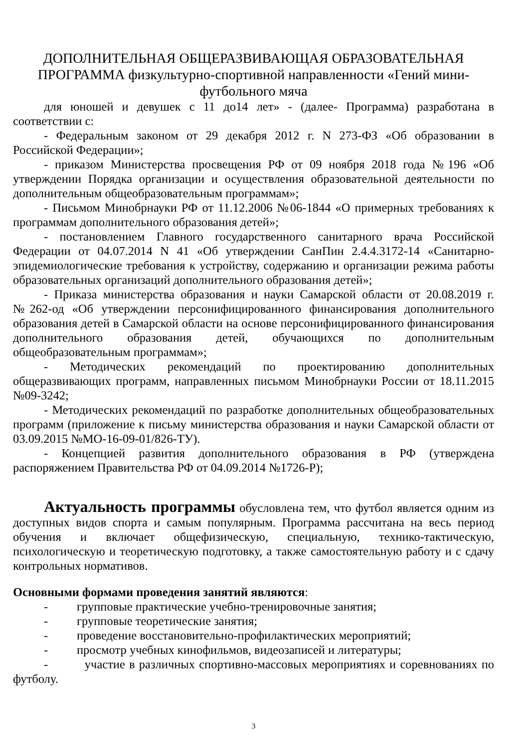ДОПОЛНИТЕЛЬНАЯ ОБЩЕРАЗВИВАЮЩАЯ ОБРАЗОВАТЕЛЬНАЯ ПРОГРАММА физкультурно-спортивной направленности «Гений мини-футбольного мяча
для юношей и девушек с 11 до14 лет» - (далее- Программа) разработана в соответствии с:
- Федеральным законом от 29 декабря 2012 г. N 273-ФЗ «Об образовании в Российской Федерации»;
- приказом Министерства просвещения РФ от 09 ноября 2018 года №196 «Об утверждении Порядка организации и осуществления образовательной деятельности по дополнительным общеобразовательным программам»;
- Письмом Минобрнауки РФ от 11.12.2006 №06-1844 «О примерных требованиях к программам дополнительного образования детей»;
- постановлением Главного государственного санитарного врача Российской Федерации от 04.07.2014 N 41 «Об утверждении СанПин 2.4.4.3172-14 «Санитарно-эпидемиологические требования к устройству, содержанию и организации режима работы образовательных организаций дополнительного образования детей»;
- Приказа министерства образования и науки Самарской области от 20.08.2019 г. №262-од «Об утверждении персонифицированного финансирования дополнительного образования детей в Самарской области на основе персонифицированного финансирования дополнительного образования детей, обучающихся по дополнительным общеобразовательным программам»;
- Методических рекомендаций по проектированию дополнительных общеразвивающих программ, направленных письмом Минобрнауки России от 18.11.2015 №09-3242;
- Методических рекомендаций по разработке дополнительных общеобразовательных программ (приложение к письму министерства образования и науки Самарской области от 03.09.2015 №МО-16-09-01/826-ТУ).
- Концепцией развития дополнительного образования в РФ (утверждена распоряжением Правительства РФ от 04.09.2014 №1726-Р);
Актуальность программы обусловлена тем, что футбол является одним из доступных видов спорта и самым популярным. Программа рассчитана на весь период обучения и включает общефизическую, специальную, технико-тактическую, психологическую и теоретическую подготовку, а также самостоятельную работу и с сдачу контрольных нормативов.
Основными формами проведения занятий являются:
- групповые практические учебно-тренировочные занятия;
- групповые теоретические занятия;
- проведение восстановительно-профилактических мероприятий;
- просмотр учебных кинофильмов, видеозаписей и литературы;
- участие в различных спортивно-массовых мероприятиях и соревнованиях по футболу.
3